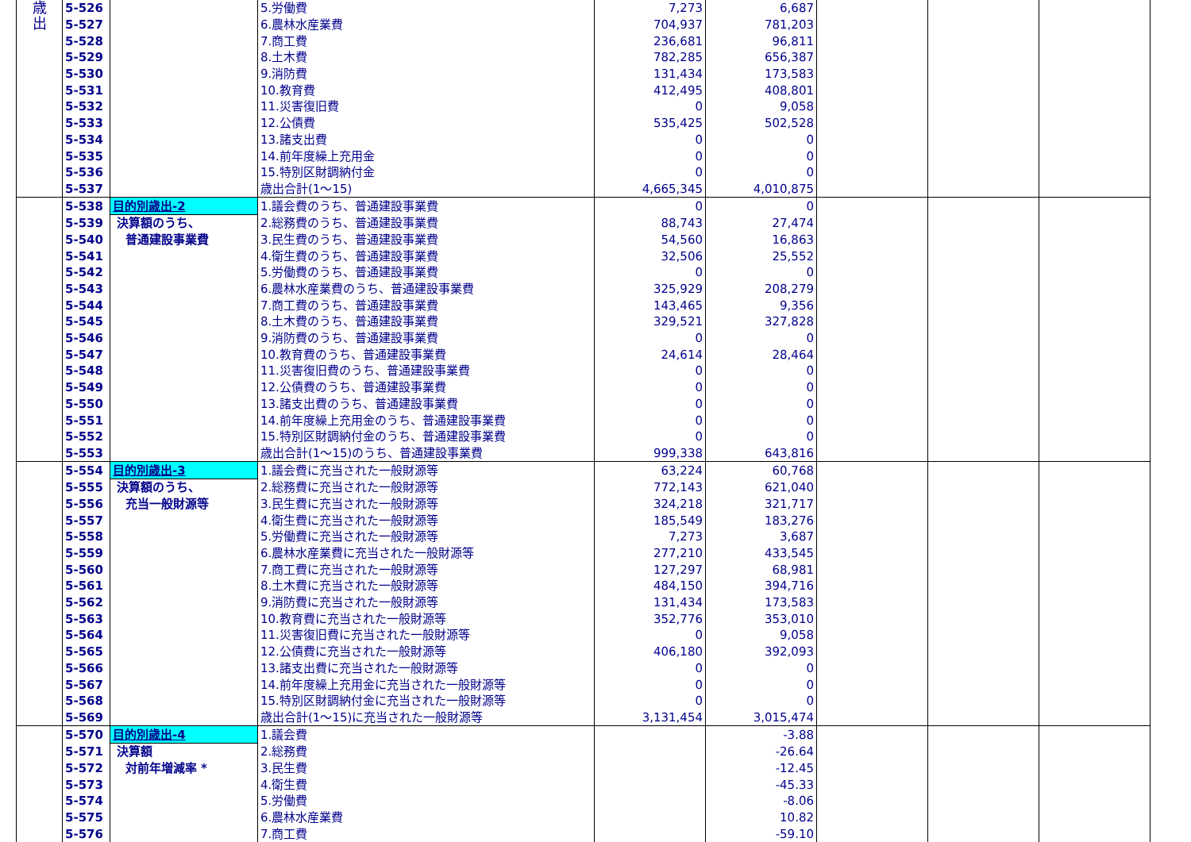| 歳 出 | 5-526 | | 5.労働費 | 7,273 | 6,687 | | | |
| | 5-527 | | 6.農林水産業費 | 704,937 | 781,203 | | | |
| | 5-528 | | 7.商工費 | 236,681 | 96,811 | | | |
| | 5-529 | | 8.土木費 | 782,285 | 656,387 | | | |
| | 5-530 | | 9.消防費 | 131,434 | 173,583 | | | |
| | 5-531 | | 10.教育費 | 412,495 | 408,801 | | | |
| | 5-532 | | 11.災害復旧費 | 0 | 9,058 | | | |
| | 5-533 | | 12.公債費 | 535,425 | 502,528 | | | |
| | 5-534 | | 13.諸支出費 | 0 | 0 | | | |
| | 5-535 | | 14.前年度繰上充用金 | 0 | 0 | | | |
| | 5-536 | | 15.特別区財調納付金 | 0 | 0 | | | |
| | 5-537 | | 歳出合計(1～15) | 4,665,345 | 4,010,875 | | | |
| | 5-538 | 目的別歳出-2 | 1.議会費のうち、普通建設事業費 | 0 | 0 | | | |
| | 5-539 | 決算額のうち、 | 2.総務費のうち、普通建設事業費 | 88,743 | 27,474 | | | |
| | 5-540 | 普通建設事業費 | 3.民生費のうち、普通建設事業費 | 54,560 | 16,863 | | | |
| | 5-541 | | 4.衛生費のうち、普通建設事業費 | 32,506 | 25,552 | | | |
| | 5-542 | | 5.労働費のうち、普通建設事業費 | 0 | 0 | | | |
| | 5-543 | | 6.農林水産業費のうち、普通建設事業費 | 325,929 | 208,279 | | | |
| | 5-544 | | 7.商工費のうち、普通建設事業費 | 143,465 | 9,356 | | | |
| | 5-545 | | 8.土木費のうち、普通建設事業費 | 329,521 | 327,828 | | | |
| | 5-546 | | 9.消防費のうち、普通建設事業費 | 0 | 0 | | | |
| | 5-547 | | 10.教育費のうち、普通建設事業費 | 24,614 | 28,464 | | | |
| | 5-548 | | 11.災害復旧費のうち、普通建設事業費 | 0 | 0 | | | |
| | 5-549 | | 12.公債費のうち、普通建設事業費 | 0 | 0 | | | |
| | 5-550 | | 13.諸支出費のうち、普通建設事業費 | 0 | 0 | | | |
| | 5-551 | | 14.前年度繰上充用金のうち、普通建設事業費 | 0 | 0 | | | |
| | 5-552 | | 15.特別区財調納付金のうち、普通建設事業費 | 0 | 0 | | | |
| | 5-553 | | 歳出合計(1～15)のうち、普通建設事業費 | 999,338 | 643,816 | | | |
| | 5-554 | 目的別歳出-3 | 1.議会費に充当された一般財源等 | 63,224 | 60,768 | | | |
| | 5-555 | 決算額のうち、 | 2.総務費に充当された一般財源等 | 772,143 | 621,040 | | | |
| | 5-556 | 充当一般財源等 | 3.民生費に充当された一般財源等 | 324,218 | 321,717 | | | |
| | 5-557 | | 4.衛生費に充当された一般財源等 | 185,549 | 183,276 | | | |
| | 5-558 | | 5.労働費に充当された一般財源等 | 7,273 | 3,687 | | | |
| | 5-559 | | 6.農林水産業費に充当された一般財源等 | 277,210 | 433,545 | | | |
| | 5-560 | | 7.商工費に充当された一般財源等 | 127,297 | 68,981 | | | |
| | 5-561 | | 8.土木費に充当された一般財源等 | 484,150 | 394,716 | | | |
| | 5-562 | | 9.消防費に充当された一般財源等 | 131,434 | 173,583 | | | |
| | 5-563 | | 10.教育費に充当された一般財源等 | 352,776 | 353,010 | | | |
| | 5-564 | | 11.災害復旧費に充当された一般財源等 | 0 | 9,058 | | | |
| | 5-565 | | 12.公債費に充当された一般財源等 | 406,180 | 392,093 | | | |
| | 5-566 | | 13.諸支出費に充当された一般財源等 | 0 | 0 | | | |
| | 5-567 | | 14.前年度繰上充用金に充当された一般財源等 | 0 | 0 | | | |
| | 5-568 | | 15.特別区財調納付金に充当された一般財源等 | 0 | 0 | | | |
| | 5-569 | | 歳出合計(1～15)に充当された一般財源等 | 3,131,454 | 3,015,474 | | | |
| | 5-570 | 目的別歳出-4 | 1.議会費 | | -3.88 | | | |
| | 5-571 | 決算額 | 2.総務費 | | -26.64 | | | |
| | 5-572 | 対前年増減率 * | 3.民生費 | | -12.45 | | | |
| | 5-573 | | 4.衛生費 | | -45.33 | | | |
| | 5-574 | | 5.労働費 | | -8.06 | | | |
| | 5-575 | | 6.農林水産業費 | | 10.82 | | | |
| | 5-576 | | 7.商工費 | | -59.10 | | | |